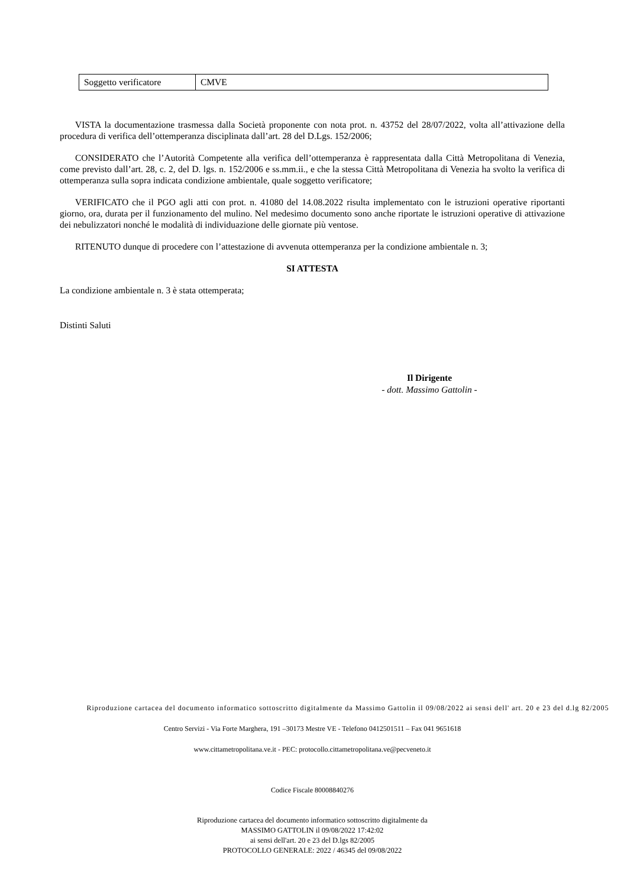| Soggetto verificatore | CMVE |
VISTA la documentazione trasmessa dalla Società proponente con nota prot. n. 43752 del 28/07/2022, volta all’attivazione della procedura di verifica dell’ottemperanza disciplinata dall’art. 28 del D.Lgs. 152/2006;
CONSIDERATO che l’Autorità Competente alla verifica dell’ottemperanza è rappresentata dalla Città Metropolitana di Venezia, come previsto dall’art. 28, c. 2, del D. lgs. n. 152/2006 e ss.mm.ii., e che la stessa Città Metropolitana di Venezia ha svolto la verifica di ottemperanza sulla sopra indicata condizione ambientale, quale soggetto verificatore;
VERIFICATO che il PGO agli atti con prot. n. 41080 del 14.08.2022 risulta implementato con le istruzioni operative riportanti giorno, ora, durata per il funzionamento del mulino. Nel medesimo documento sono anche riportate le istruzioni operative di attivazione dei nebulizzatori nonché le modalità di individuazione delle giornate più ventose.
RITENUTO dunque di procedere con l’attestazione di avvenuta ottemperanza per la condizione ambientale n. 3;
SI ATTESTA
La condizione ambientale n. 3 è stata ottemperata;
Distinti Saluti
Il Dirigente
- dott. Massimo Gattolin -
Riproduzione cartacea del documento informatico sottoscritto digitalmente da Massimo Gattolin il 09/08/2022 ai sensi dell' art. 20 e 23 del d.lg 82/2005
Centro Servizi - Via Forte Marghera, 191 –30173 Mestre VE - Telefono 0412501511 – Fax 041 9651618
www.cittametropolitana.ve.it - PEC: protocollo.cittametropolitana.ve@pecveneto.it
Codice Fiscale 80008840276
Riproduzione cartacea del documento informatico sottoscritto digitalmente da
MASSIMO GATTOLIN il 09/08/2022 17:42:02
ai sensi dell'art. 20 e 23 del D.lgs 82/2005
PROTOCOLLO GENERALE: 2022 / 46345 del 09/08/2022